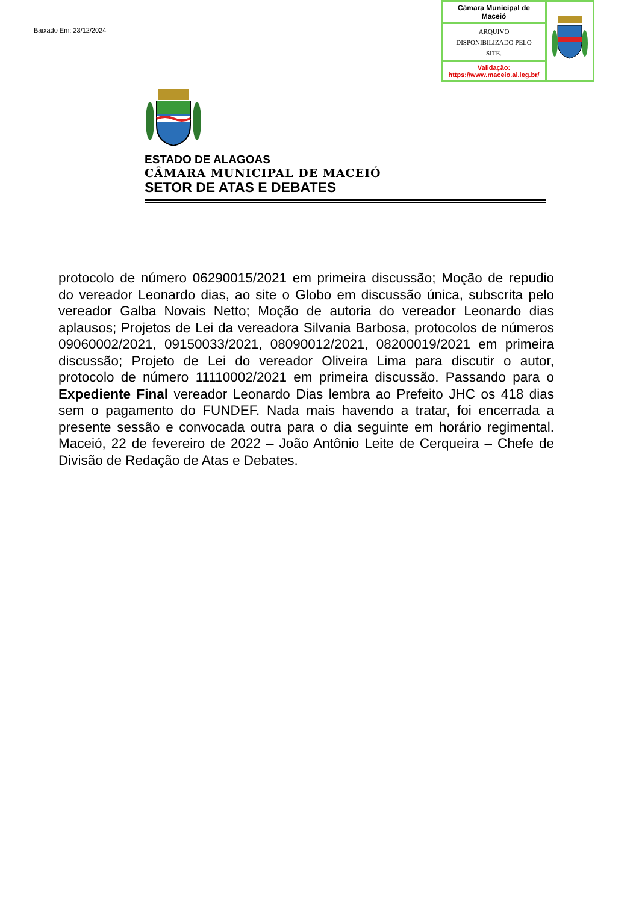Baixado Em: 23/12/2024
| Câmara Municipal de Maceió | |
| ARQUIVO DISPONIBILIZADO PELO SITE. | |
| Validação: https://www.maceio.al.leg.br/ | |
ESTADO DE ALAGOAS
CÂMARA MUNICIPAL DE MACEIÓ
SETOR DE ATAS E DEBATES
protocolo de número 06290015/2021 em primeira discussão; Moção de repudio do vereador Leonardo dias, ao site o Globo em discussão única, subscrita pelo vereador Galba Novais Netto; Moção de autoria do vereador Leonardo dias aplausos; Projetos de Lei da vereadora Silvania Barbosa, protocolos de números 09060002/2021, 09150033/2021, 08090012/2021, 08200019/2021 em primeira discussão; Projeto de Lei do vereador Oliveira Lima para discutir o autor, protocolo de número 11110002/2021 em primeira discussão. Passando para o Expediente Final vereador Leonardo Dias lembra ao Prefeito JHC os 418 dias sem o pagamento do FUNDEF. Nada mais havendo a tratar, foi encerrada a presente sessão e convocada outra para o dia seguinte em horário regimental. Maceió, 22 de fevereiro de 2022 – João Antônio Leite de Cerqueira – Chefe de Divisão de Redação de Atas e Debates.